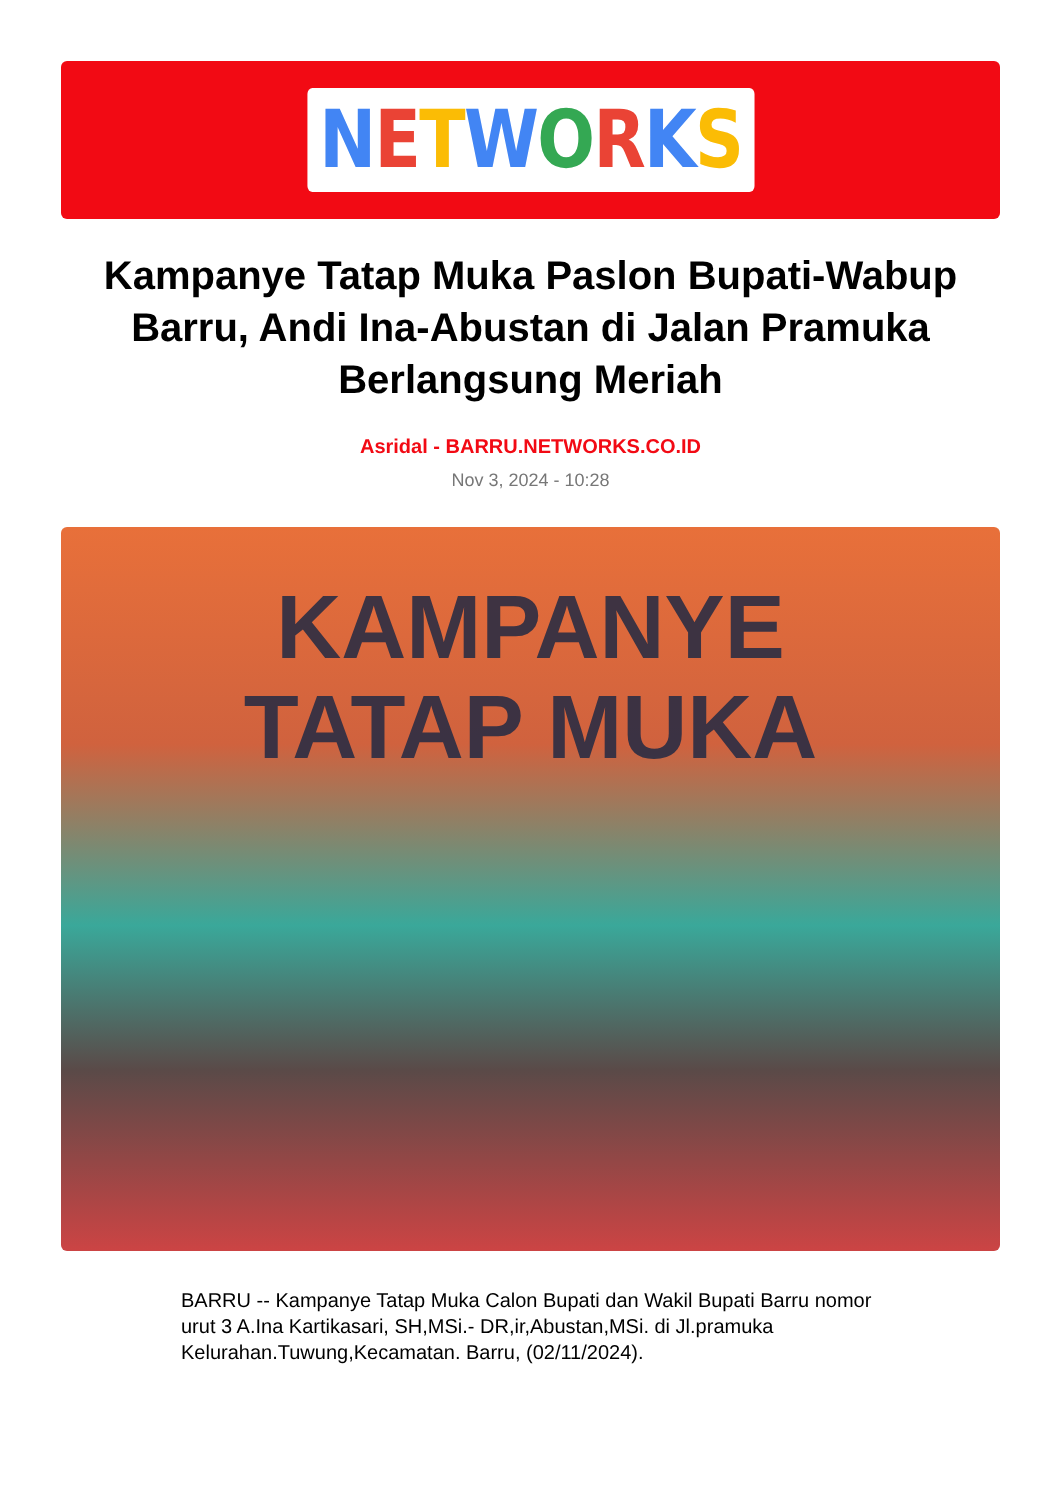NETWORKS
Kampanye Tatap Muka Paslon Bupati-Wabup Barru, Andi Ina-Abustan di Jalan Pramuka Berlangsung Meriah
Asridal - BARRU.NETWORKS.CO.ID
Nov 3, 2024 - 10:28
KAMPANYE
TATAP MUKA
BARRU -- Kampanye Tatap Muka Calon Bupati dan Wakil Bupati Barru nomor urut 3 A.Ina Kartikasari, SH,MSi.- DR,ir,Abustan,MSi. di Jl.pramuka Kelurahan.Tuwung,Kecamatan. Barru, (02/11/2024).